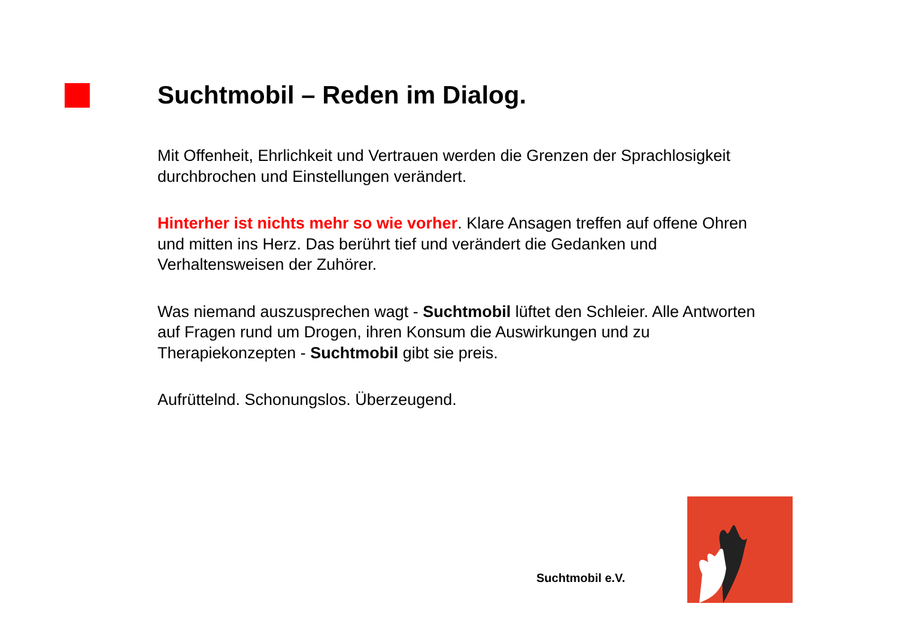Suchtmobil – Reden im Dialog.
Mit Offenheit, Ehrlichkeit und Vertrauen werden die Grenzen der Sprachlosigkeit durchbrochen und Einstellungen verändert.
Hinterher ist nichts mehr so wie vorher. Klare Ansagen treffen auf offene Ohren und mitten ins Herz. Das berührt tief und verändert die Gedanken und Verhaltensweisen der Zuhörer.
Was niemand auszusprechen wagt - Suchtmobil lüftet den Schleier. Alle Antworten auf Fragen rund um Drogen, ihren Konsum die Auswirkungen und zu Therapiekonzepten - Suchtmobil gibt sie preis.
Aufrüttelnd. Schonungslos. Überzeugend.
Suchtmobil e.V.